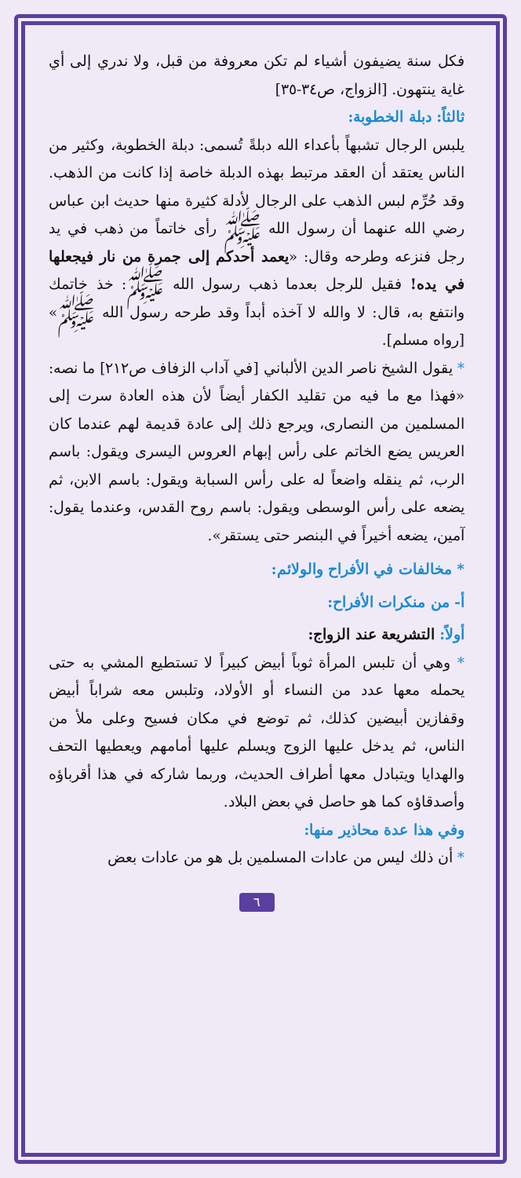فكل سنة يضيفون أشياء لم تكن معروفة من قبل، ولا ندري إلى أي غاية ينتهون. [الزواج، ص٣٤-٣٥]
ثالثاً: دبلة الخطوبة:
يلبس الرجال تشبهاً بأعداء الله دبلةً تُسمى: دبلة الخطوبة، وكثير من الناس يعتقد أن العقد مرتبط بهذه الدبلة خاصة إذا كانت من الذهب. وقد حُرِّم لبس الذهب على الرجال لأدلة كثيرة منها حديث ابن عباس رضي الله عنهما أن رسول الله ﷺ رأى خاتماً من ذهب في يد رجل فنزعه وطرحه وقال: «يعمد أحدكم إلى جمرة من نار فيجعلها في يده! فقيل للرجل بعدما ذهب رسول الله ﷺ: خذ خاتمك وانتفع به، قال: لا والله لا آخذه أبداً وقد طرحه رسول الله ﷺ» [رواه مسلم].
* يقول الشيخ ناصر الدين الألباني [في آداب الزفاف ص٢١٢] ما نصه: «فهذا مع ما فيه من تقليد الكفار أيضاً لأن هذه العادة سرت إلى المسلمين من النصارى، ويرجع ذلك إلى عادة قديمة لهم عندما كان العريس يضع الخاتم على رأس إبهام العروس اليسرى ويقول: باسم الرب، ثم ينقله واضعاً له على رأس السبابة ويقول: باسم الابن، ثم يضعه على رأس الوسطى ويقول: باسم روح القدس، وعندما يقول: آمين، يضعه أخيراً في البنصر حتى يستقر».
* مخالفات في الأفراح والولائم:
أ- من منكرات الأفراح:
أولاً: التشريعة عند الزواج:
* وهي أن تلبس المرأة ثوباً أبيض كبيراً لا تستطيع المشي به حتى يحمله معها عدد من النساء أو الأولاد، وتلبس معه شراباً أبيض وقفازين أبيضين كذلك، ثم توضع في مكان فسيح وعلى ملأ من الناس، ثم يدخل عليها الزوج ويسلم عليها أمامهم ويعطيها التحف والهدايا ويتبادل معها أطراف الحديث، وربما شاركه في هذا أقرباؤه وأصدقاؤه كما هو حاصل في بعض البلاد.
وفي هذا عدة محاذير منها:
* أن ذلك ليس من عادات المسلمين بل هو من عادات بعض
٦